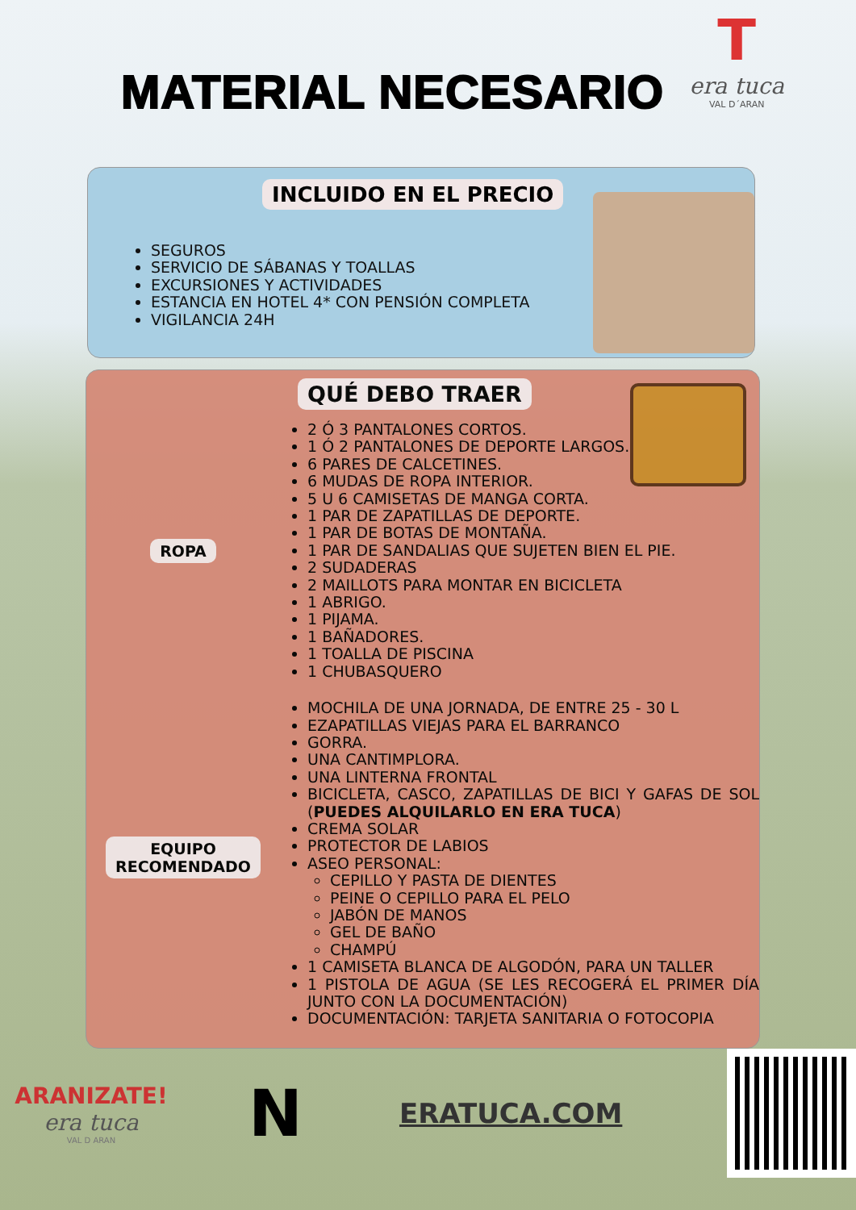MATERIAL NECESARIO
T
era tuca
VAL D´ARAN
INCLUIDO EN EL PRECIO
SEGUROS
SERVICIO DE SÁBANAS Y TOALLAS
EXCURSIONES Y ACTIVIDADES
ESTANCIA EN HOTEL 4* CON PENSIÓN COMPLETA
VIGILANCIA 24H
QUÉ DEBO TRAER
ROPA
2 Ó 3 PANTALONES CORTOS.
1 Ó 2 PANTALONES DE DEPORTE LARGOS.
6 PARES DE CALCETINES.
6 MUDAS DE ROPA INTERIOR.
5 U 6 CAMISETAS DE MANGA CORTA.
1 PAR DE ZAPATILLAS DE DEPORTE.
1 PAR DE BOTAS DE MONTAÑA.
1 PAR DE SANDALIAS QUE SUJETEN BIEN EL PIE.
2 SUDADERAS
2 MAILLOTS PARA MONTAR EN BICICLETA
1 ABRIGO.
1 PIJAMA.
1 BAÑADORES.
1 TOALLA DE PISCINA
1 CHUBASQUERO
EQUIPO
RECOMENDADO
MOCHILA DE UNA JORNADA, DE ENTRE 25 - 30 L
EZAPATILLAS VIEJAS PARA EL BARRANCO
GORRA.
UNA CANTIMPLORA.
UNA LINTERNA FRONTAL
BICICLETA, CASCO, ZAPATILLAS DE BICI Y GAFAS DE SOL (PUEDES ALQUILARLO EN ERA TUCA)
CREMA SOLAR
PROTECTOR DE LABIOS
ASEO PERSONAL:
CEPILLO Y PASTA DE DIENTES
PEINE O CEPILLO PARA EL PELO
JABÓN DE MANOS
GEL DE BAÑO
CHAMPÚ
1 CAMISETA BLANCA DE ALGODÓN, PARA UN TALLER
1 PISTOLA DE AGUA (SE LES RECOGERÁ EL PRIMER DÍA JUNTO CON LA DOCUMENTACIÓN)
DOCUMENTACIÓN: TARJETA SANITARIA O FOTOCOPIA
ARANIZATE!
era tuca
VAL D ARAN
N
ERATUCA.COM